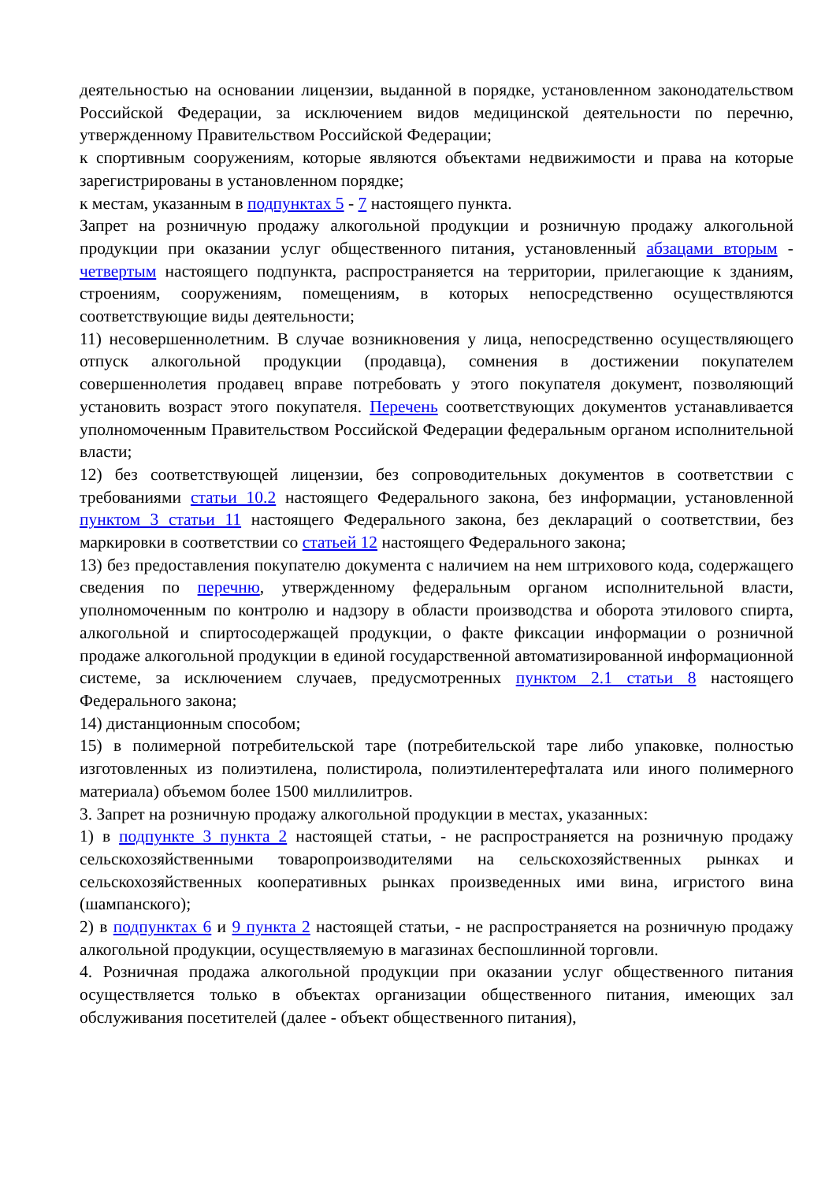деятельностью на основании лицензии, выданной в порядке, установленном законодательством Российской Федерации, за исключением видов медицинской деятельности по перечню, утвержденному Правительством Российской Федерации;
к спортивным сооружениям, которые являются объектами недвижимости и права на которые зарегистрированы в установленном порядке;
к местам, указанным в подпунктах 5 - 7 настоящего пункта.
Запрет на розничную продажу алкогольной продукции и розничную продажу алкогольной продукции при оказании услуг общественного питания, установленный абзацами вторым - четвертым настоящего подпункта, распространяется на территории, прилегающие к зданиям, строениям, сооружениям, помещениям, в которых непосредственно осуществляются соответствующие виды деятельности;
11) несовершеннолетним. В случае возникновения у лица, непосредственно осуществляющего отпуск алкогольной продукции (продавца), сомнения в достижении покупателем совершеннолетия продавец вправе потребовать у этого покупателя документ, позволяющий установить возраст этого покупателя. Перечень соответствующих документов устанавливается уполномоченным Правительством Российской Федерации федеральным органом исполнительной власти;
12) без соответствующей лицензии, без сопроводительных документов в соответствии с требованиями статьи 10.2 настоящего Федерального закона, без информации, установленной пунктом 3 статьи 11 настоящего Федерального закона, без деклараций о соответствии, без маркировки в соответствии со статьей 12 настоящего Федерального закона;
13) без предоставления покупателю документа с наличием на нем штрихового кода, содержащего сведения по перечню, утвержденному федеральным органом исполнительной власти, уполномоченным по контролю и надзору в области производства и оборота этилового спирта, алкогольной и спиртосодержащей продукции, о факте фиксации информации о розничной продаже алкогольной продукции в единой государственной автоматизированной информационной системе, за исключением случаев, предусмотренных пунктом 2.1 статьи 8 настоящего Федерального закона;
14) дистанционным способом;
15) в полимерной потребительской таре (потребительской таре либо упаковке, полностью изготовленных из полиэтилена, полистирола, полиэтилентерефталата или иного полимерного материала) объемом более 1500 миллилитров.
3. Запрет на розничную продажу алкогольной продукции в местах, указанных:
1) в подпункте 3 пункта 2 настоящей статьи, - не распространяется на розничную продажу сельскохозяйственными товаропроизводителями на сельскохозяйственных рынках и сельскохозяйственных кооперативных рынках произведенных ими вина, игристого вина (шампанского);
2) в подпунктах 6 и 9 пункта 2 настоящей статьи, - не распространяется на розничную продажу алкогольной продукции, осуществляемую в магазинах беспошлинной торговли.
4. Розничная продажа алкогольной продукции при оказании услуг общественного питания осуществляется только в объектах организации общественного питания, имеющих зал обслуживания посетителей (далее - объект общественного питания),